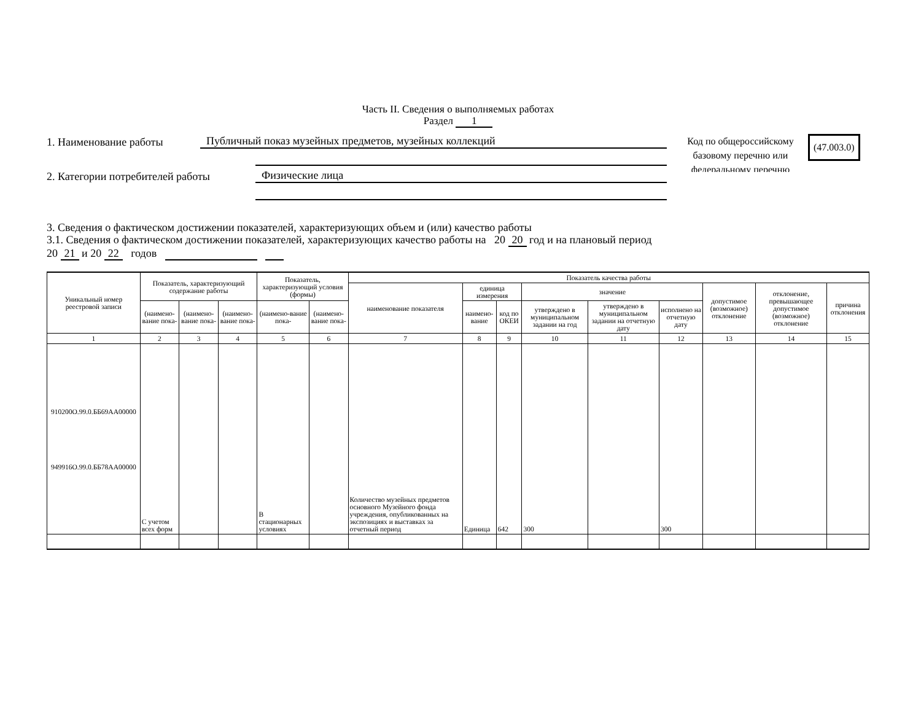Часть II. Сведения о выполняемых работах
Раздел 1
1. Наименование работы Публичный показ музейных предметов, музейных коллекций
2. Категории потребителей работы Физические лица
Код по общероссийскому базовому перечню или федеральному перечню
(47.003.0)
3. Сведения о фактическом достижении показателей, характеризующих объем и (или) качество работы
3.1. Сведения о фактическом достижении показателей, характеризующих качество работы на 20 20 год и на плановый период
20 21 и 20 22 годов
| Уникальный номер реестровой записи | Показатель, характеризующий содержание работы | | | Показатель, характеризующий условия (формы) | | Показатель качества работы | | | | | | | | |
| --- | --- | --- | --- | --- | --- | --- | --- | --- | --- | --- | --- | --- | --- | --- |
| | | | | | | наименование показателя | единица измерения | | значение | | | допустимое (возможное) отклонение | отклонение, превышающее допустимое (возможное) отклонение | причина отклонения |
| | (наимено-вание пока- | (наимено-вание пока- | (наимено-вание пока- | (наимено-вание пока- | (наимено-вание пока- | | наимено-вание | код по ОКЕИ | утверждено в муниципальном задании на год | утверждено в муниципальном задании на отчетную дату | исполнено на отчетную дату | | | |
| 1 | 2 | 3 | 4 | 5 | 6 | 7 | 8 | 9 | 10 | 11 | 12 | 13 | 14 | 15 |
| 910200О.99.0.ББ69АА00000 949916О.99.0.ББ78АА00000 | С учетом всех форм | | | В стационарных условиях | | Количество музейных предметов основного Музейного фонда учреждения, опубликованных на экспозициях и выставках за отчетный период | Единица | 642 | 300 | | 300 | | | |